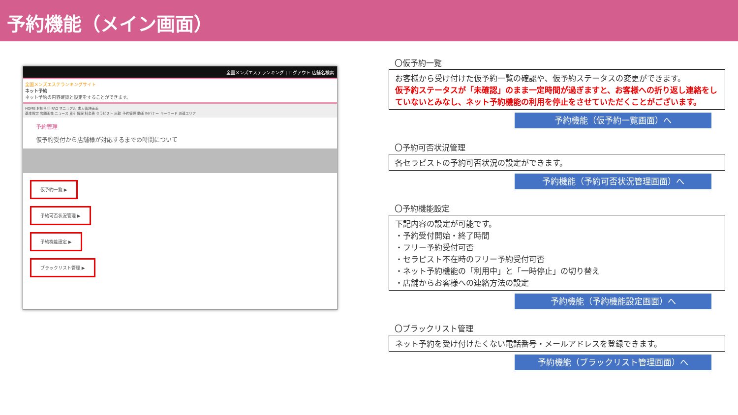予約機能（メイン画面）
全国メンズエステランキング | ログアウト 店舗名検索
全国メンズエステランキングサイト
ネット予約
ネット予約の内容確認と設定をすることができます。
HOME お知らせ FAQ マニュアル 求人管理画面
基本設定 店舗画像 ニュース 割引情報 料金表 セラピスト 出勤 予約管理 動画 INバナー キーワード 派遣エリア
予約管理
仮予約受付から店舗様が対応するまでの時間について
仮予約一覧 ▶
予約可否状況管理 ▶
予約機能設定 ▶
ブラックリスト管理 ▶
〇仮予約一覧
お客様から受け付けた仮予約一覧の確認や、仮予約ステータスの変更ができます。
仮予約ステータスが「未確認」のまま一定時間が過ぎますと、お客様への折り返し連絡をしていないとみなし、ネット予約機能の利用を停止をさせていただくことがございます。
予約機能（仮予約一覧画面）へ
〇予約可否状況管理
各セラピストの予約可否状況の設定ができます。
予約機能（予約可否状況管理画面）へ
〇予約機能設定
下記内容の設定が可能です。
・予約受付開始・終了時間
・フリー予約受付可否
・セラピスト不在時のフリー予約受付可否
・ネット予約機能の「利用中」と「一時停止」の切り替え
・店舗からお客様への連絡方法の設定
予約機能（予約機能設定画面）へ
〇ブラックリスト管理
ネット予約を受け付けたくない電話番号・メールアドレスを登録できます。
予約機能（ブラックリスト管理画面）へ